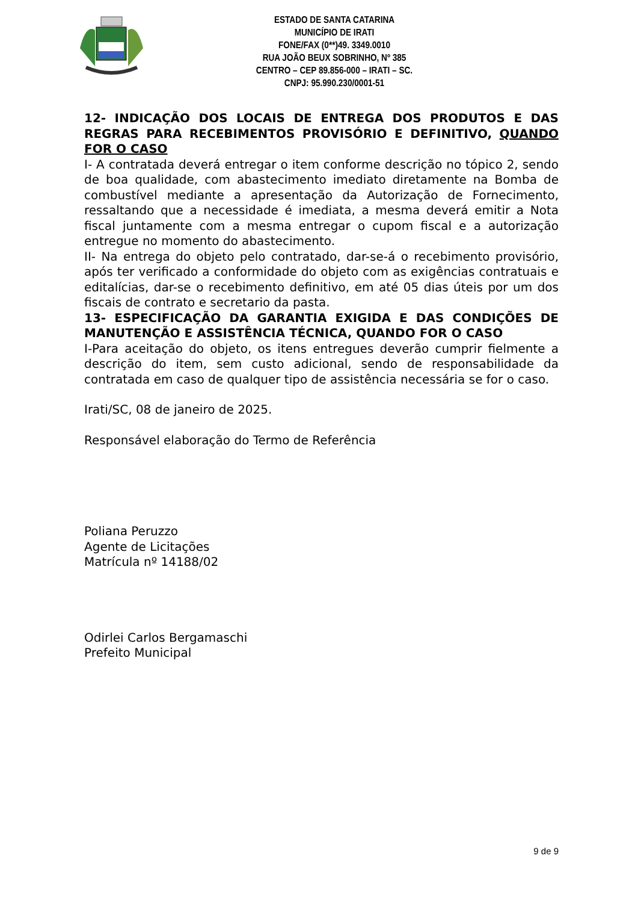ESTADO DE SANTA CATARINA
MUNICÍPIO DE IRATI
FONE/FAX (0**)49. 3349.0010
RUA JOÃO BEUX SOBRINHO, Nº 385
CENTRO – CEP 89.856-000 – IRATI – SC.
CNPJ: 95.990.230/0001-51
12- INDICAÇÃO DOS LOCAIS DE ENTREGA DOS PRODUTOS E DAS REGRAS PARA RECEBIMENTOS PROVISÓRIO E DEFINITIVO, QUANDO FOR O CASO
I- A contratada deverá entregar o item conforme descrição no tópico 2, sendo de boa qualidade, com abastecimento imediato diretamente na Bomba de combustível mediante a apresentação da Autorização de Fornecimento, ressaltando que a necessidade é imediata, a mesma deverá emitir a Nota fiscal juntamente com a mesma entregar o cupom fiscal e a autorização entregue no momento do abastecimento.
II- Na entrega do objeto pelo contratado, dar-se-á o recebimento provisório, após ter verificado a conformidade do objeto com as exigências contratuais e editalícias, dar-se o recebimento definitivo, em até 05 dias úteis por um dos fiscais de contrato e secretario da pasta.
13- ESPECIFICAÇÃO DA GARANTIA EXIGIDA E DAS CONDIÇÕES DE MANUTENÇÃO E ASSISTÊNCIA TÉCNICA, QUANDO FOR O CASO
I-Para aceitação do objeto, os itens entregues deverão cumprir fielmente a descrição do item, sem custo adicional, sendo de responsabilidade da contratada em caso de qualquer tipo de assistência necessária se for o caso.
Irati/SC, 08 de janeiro de 2025.
Responsável elaboração do Termo de Referência
Poliana Peruzzo
Agente de Licitações
Matrícula nº 14188/02
Odirlei Carlos Bergamaschi
Prefeito Municipal
9 de 9